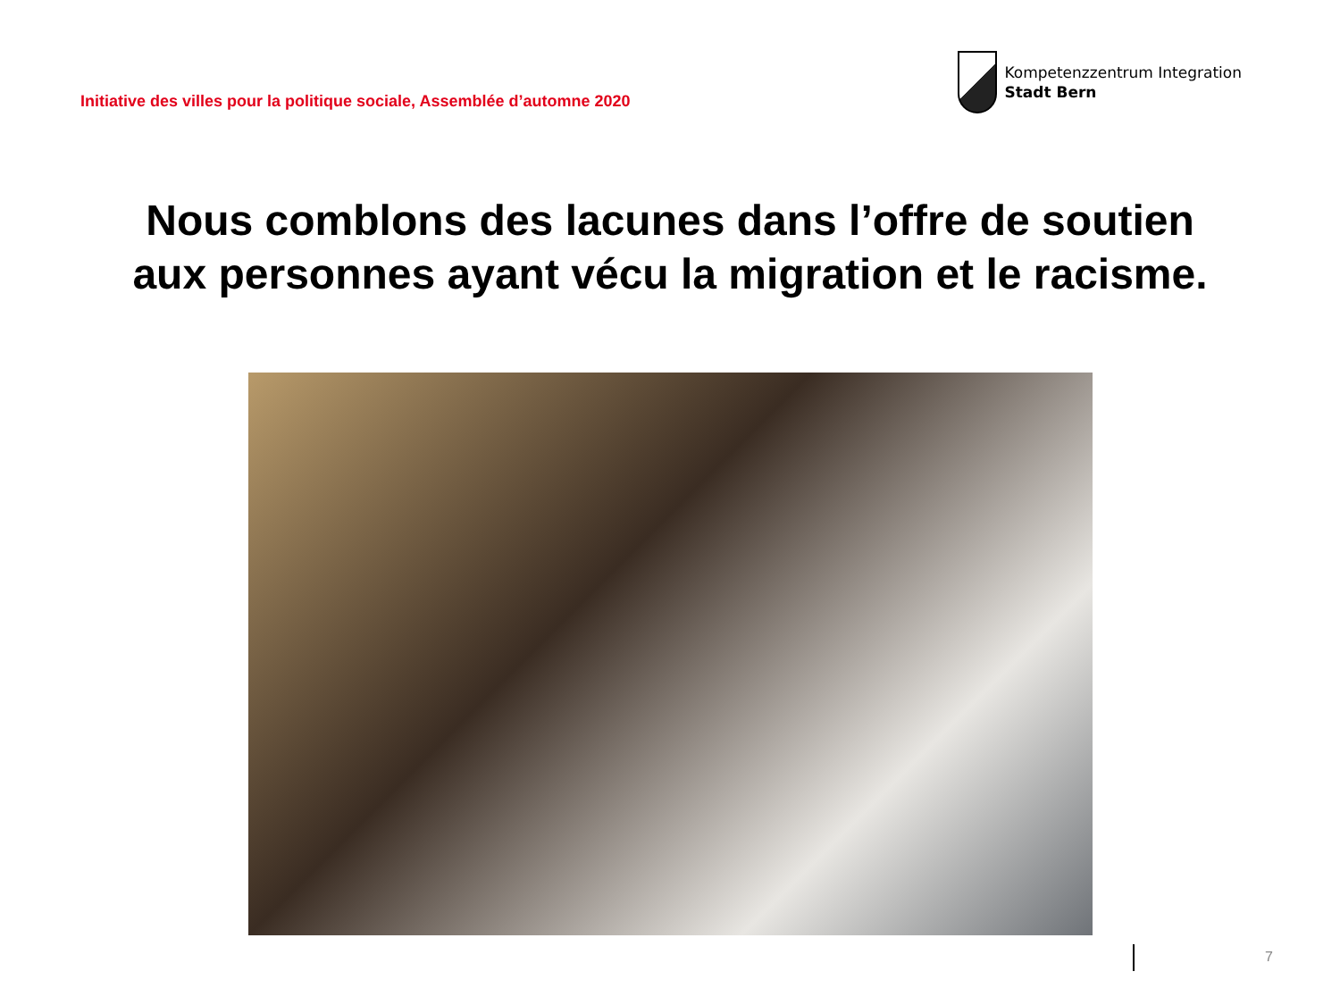Initiative des villes pour la politique sociale, Assemblée d’automne 2020
Kompetenzzentrum Integration
Stadt Bern
Nous comblons des lacunes dans l’offre de soutien
aux personnes ayant vécu la migration et le racisme.
7